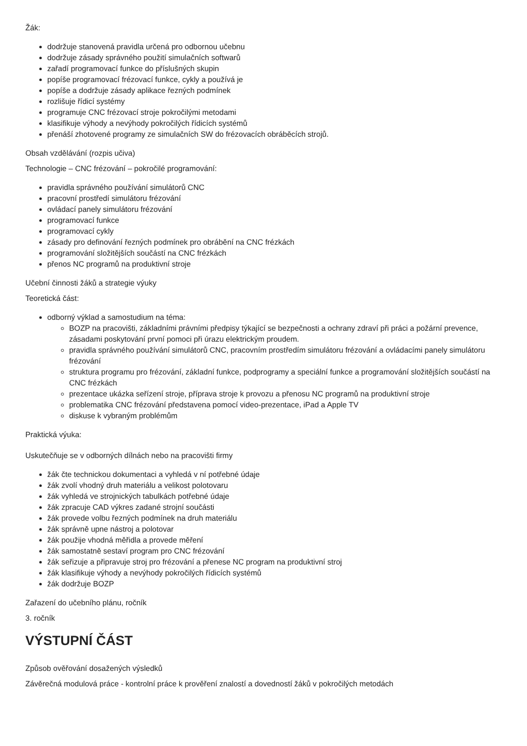Žák:
dodržuje stanovená pravidla určená pro odbornou učebnu
dodržuje zásady správného použití simulačních softwarů
zařadí programovací funkce do příslušných skupin
popíše programovací frézovací funkce, cykly a používá je
popíše a dodržuje zásady aplikace řezných podmínek
rozlišuje řídicí systémy
programuje CNC frézovací stroje pokročilými metodami
klasifikuje výhody a nevýhody pokročilých řídicích systémů
přenáší zhotovené programy ze simulačních SW do frézovacích obráběcích strojů.
Obsah vzdělávání (rozpis učiva)
Technologie – CNC frézování – pokročilé programování:
pravidla správného používání simulátorů CNC
pracovní prostředí simulátoru frézování
ovládací panely simulátoru frézování
programovací funkce
programovací cykly
zásady pro definování řezných podmínek pro obrábění na CNC frézkách
programování složitějších součástí na CNC frézkách
přenos NC programů na produktivní stroje
Učební činnosti žáků a strategie výuky
Teoretická část:
odborný výklad a samostudium na téma:
BOZP na pracovišti, základními právními předpisy týkající se bezpečnosti a ochrany zdraví při práci a požární prevence, zásadami poskytování první pomoci při úrazu elektrickým proudem.
pravidla správného používání simulátorů CNC, pracovním prostředím simulátoru frézování a ovládacími panely simulátoru frézování
struktura programu pro frézování, základní funkce, podprogramy a speciální funkce a programování složitějších součástí na CNC frézkách
prezentace ukázka seřízení stroje, příprava stroje k provozu a přenosu NC programů na produktivní stroje
problematika CNC frézování představena pomocí video-prezentace, iPad a Apple TV
diskuse k vybraným problémům
Praktická výuka:
Uskutečňuje se v odborných dílnách nebo na pracovišti firmy
žák čte technickou dokumentaci a vyhledá v ní potřebné údaje
žák zvolí vhodný druh materiálu a velikost polotovaru
žák vyhledá ve strojnických tabulkách potřebné údaje
žák zpracuje CAD výkres zadané strojní součásti
žák provede volbu řezných podmínek na druh materiálu
žák správně upne nástroj a polotovar
žák použije vhodná měřidla a provede měření
žák samostatně sestaví program pro CNC frézování
žák seřizuje a připravuje stroj pro frézování a přenese NC program na produktivní stroj
žák klasifikuje výhody a nevýhody pokročilých řídicích systémů
žák dodržuje BOZP
Zařazení do učebního plánu, ročník
3. ročník
VÝSTUPNÍ ČÁST
Způsob ověřování dosažených výsledků
Závěrečná modulová práce - kontrolní práce k prověření znalostí a dovedností žáků v pokročilých metodách